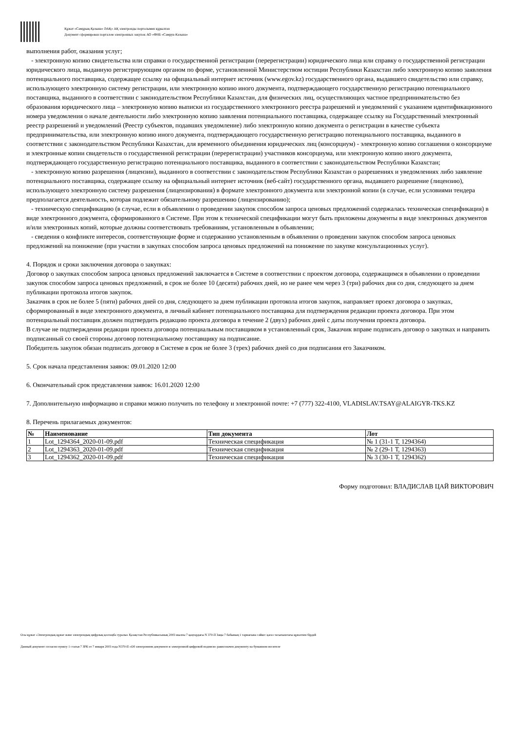Құжат «Самұрық-Қазына» ӘАҚ» АҚ электронды порталымен құрылған
Документ сформирован порталом электронных закупок АО «ФНБ «Самрук-Казына»
выполнения работ, оказания услуг;
- электронную копию свидетельства или справки о государственной регистрации (перерегистрации) юридического лица или справку о государственной регистрации юридического лица, выданную регистрирующим органом по форме, установленной Министерством юстиции Республики Казахстан либо электронную копию заявления потенциального поставщика, содержащее ссылку на официальный интернет источник (www.egov.kz) государственного органа, выдавшего свидетельство или справку, использующего электронную систему регистрации, или электронную копию иного документа, подтверждающего государственную регистрацию потенциального поставщика, выданного в соответствии с законодательством Республики Казахстан, для физических лиц, осуществляющих частное предпринимательство без образования юридического лица – электронную копию выписки из государственного электронного реестра разрешений и уведомлений с указанием идентификационного номера уведомления о начале деятельности либо электронную копию заявления потенциального поставщика, содержащее ссылку на Государственный электронный реестр разрешений и уведомлений (Реестр субъектов, подавших уведомление) либо электронную копию документа о регистрации в качестве субъекта предпринимательства, или электронную копию иного документа, подтверждающего государственную регистрацию потенциального поставщика, выданного в соответствии с законодательством Республики Казахстан, для временного объединения юридических лиц (консорциум) - электронную копию соглашения о консорциуме и электронные копии свидетельств о государственной регистрации (перерегистрации) участников консорциума, или электронную копию иного документа, подтверждающего государственную регистрацию потенциального поставщика, выданного в соответствии с законодательством Республики Казахстан;
- электронную копию разрешения (лицензии), выданного в соответствии с законодательством Республики Казахстан о разрешениях и уведомлениях либо заявление потенциального поставщика, содержащее ссылку на официальный интернет источник (веб-сайт) государственного органа, выдавшего разрешение (лицензию), использующего электронную систему разрешения (лицензирования) в формате электронного документа или электронной копии (в случае, если условиями тендера предполагается деятельность, которая подлежит обязательному разрешению (лицензированию);
- техническую спецификацию (в случае, если в объявлении о проведении закупок способом запроса ценовых предложений содержалась техническая спецификация) в виде электронного документа, сформированного в Системе. При этом к технической спецификации могут быть приложены документы в виде электронных документов и/или электронных копий, которые должны соответствовать требованиям, установленным в объявлении;
- сведения о конфликте интересов, соответствующие форме и содержанию установленным в объявлении о проведении закупок способом запроса ценовых предложений на понижение (при участии в закупках способом запроса ценовых предложений на понижение по закупке консультационных услуг).
4. Порядок и сроки заключения договора о закупках:
Договор о закупках способом запроса ценовых предложений заключается в Системе в соответствии с проектом договора, содержащимся в объявлении о проведении закупок способом запроса ценовых предложений, в срок не более 10 (десяти) рабочих дней, но не ранее чем через 3 (три) рабочих дня со дня, следующего за днем публикации протокола итогов закупок.
Заказчик в срок не более 5 (пяти) рабочих дней со дня, следующего за днем публикации протокола итогов закупок, направляет проект договора о закупках, сформированный в виде электронного документа, в личный кабинет потенциального поставщика для подтверждения редакции проекта договора. При этом потенциальный поставщик должен подтвердить редакцию проекта договора в течение 2 (двух) рабочих дней с даты получения проекта договора.
В случае не подтверждения редакции проекта договора потенциальным поставщиком в установленный срок, Заказчик вправе подписать договор о закупках и направить подписанный со своей стороны договор потенциальному поставщику на подписание.
Победитель закупок обязан подписать договор в Системе в срок не более 3 (трех) рабочих дней со дня подписания его Заказчиком.
5. Срок начала представления заявок: 09.01.2020 12:00
6. Окончательный срок представления заявок: 16.01.2020 12:00
7. Дополнительную информацию и справки можно получить по телефону и электронной почте: +7 (777) 322-4100, VLADISLAV.TSAY@ALAIGYR-TKS.KZ
8. Перечень прилагаемых документов:
| № | Наименование | Тип документа | Лот |
| --- | --- | --- | --- |
| 1 | Lot_1294364_2020-01-09.pdf | Техническая спецификация | № 1 (31-1 Т, 1294364) |
| 2 | Lot_1294363_2020-01-09.pdf | Техническая спецификация | № 2 (29-1 Т, 1294363) |
| 3 | Lot_1294362_2020-01-09.pdf | Техническая спецификация | № 3 (30-1 Т, 1294362) |
Форму подготовил: ВЛАДИСЛАВ ЦАЙ ВИКТОРОВИЧ
Осы құжат «Электрондық құжат және электрондық цифрлық қолтаңба туралы» Қазақстан Республикасының 2003 жылғы 7 қаңтардағы N 370-II Заңы 7 бабының 1 тармағына сәйкес қағаз тасығыштағы құжатпен бірдей
Данный документ согласно пункту 1 статьи 7 ЗРК от 7 января 2003 года N370-II «Об электронном документе и электронной цифровой подписи» равнозначен документу на бумажном носителе